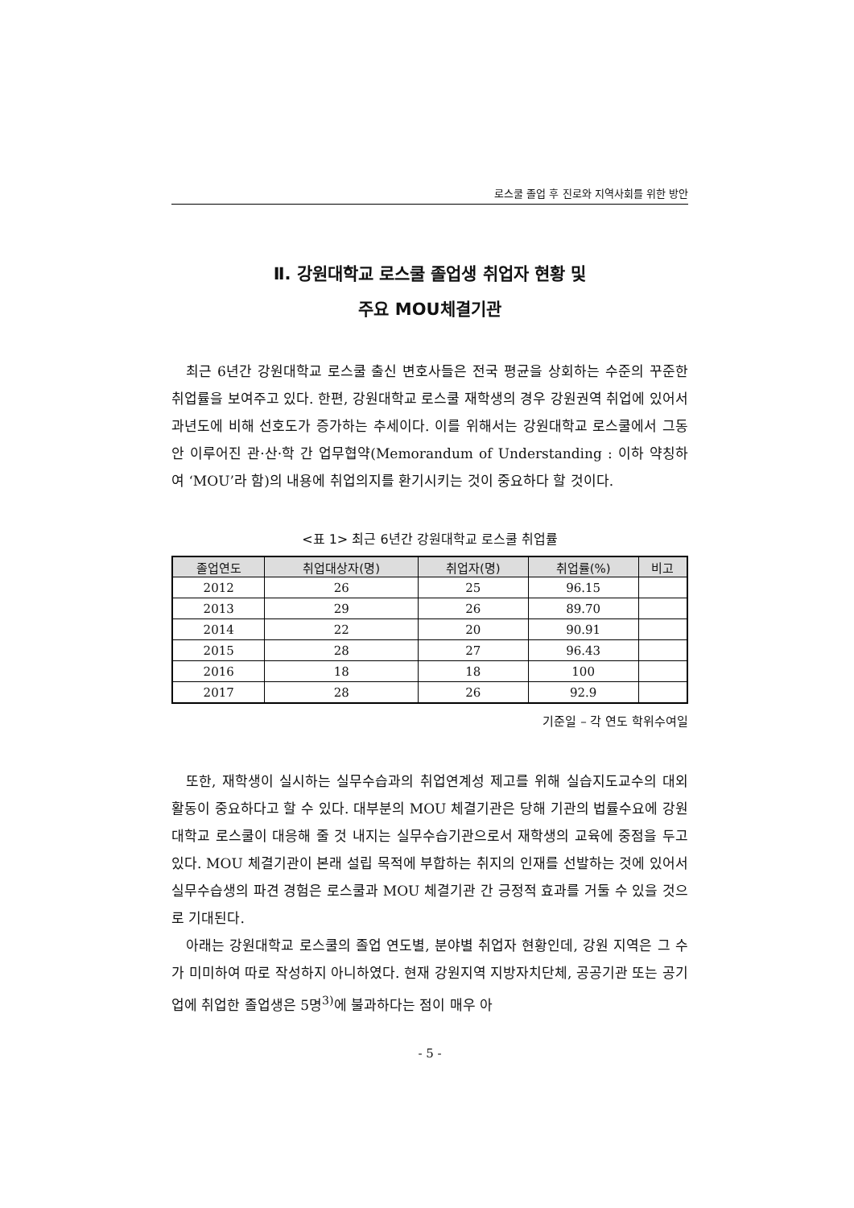로스쿨 졸업 후 진로와 지역사회를 위한 방안
Ⅱ. 강원대학교 로스쿨 졸업생 취업자 현황 및
주요 MOU체결기관
최근 6년간 강원대학교 로스쿨 출신 변호사들은 전국 평균을 상회하는 수준의 꾸준한 취업률을 보여주고 있다. 한편, 강원대학교 로스쿨 재학생의 경우 강원권역 취업에 있어서 과년도에 비해 선호도가 증가하는 추세이다. 이를 위해서는 강원대학교 로스쿨에서 그동안 이루어진 관·산·학 간 업무협약(Memorandum of Understanding : 이하 약칭하여 ‘MOU’라 함)의 내용에 취업의지를 환기시키는 것이 중요하다 할 것이다.
<표 1> 최근 6년간 강원대학교 로스쿨 취업률
| 졸업연도 | 취업대상자(명) | 취업자(명) | 취업률(%) | 비고 |
| --- | --- | --- | --- | --- |
| 2012 | 26 | 25 | 96.15 | |
| 2013 | 29 | 26 | 89.70 | |
| 2014 | 22 | 20 | 90.91 | |
| 2015 | 28 | 27 | 96.43 | |
| 2016 | 18 | 18 | 100 | |
| 2017 | 28 | 26 | 92.9 | |
기준일 – 각 연도 학위수여일
또한, 재학생이 실시하는 실무수습과의 취업연계성 제고를 위해 실습지도교수의 대외활동이 중요하다고 할 수 있다. 대부분의 MOU 체결기관은 당해 기관의 법률수요에 강원대학교 로스쿨이 대응해 줄 것 내지는 실무수습기관으로서 재학생의 교육에 중점을 두고 있다. MOU 체결기관이 본래 설립 목적에 부합하는 취지의 인재를 선발하는 것에 있어서 실무수습생의 파견 경험은 로스쿨과 MOU 체결기관 간 긍정적 효과를 거둘 수 있을 것으로 기대된다.
아래는 강원대학교 로스쿨의 졸업 연도별, 분야별 취업자 현황인데, 강원 지역은 그 수가 미미하여 따로 작성하지 아니하였다. 현재 강원지역 지방자치단체, 공공기관 또는 공기업에 취업한 졸업생은 5명<sup>3)</sup>에 불과하다는 점이 매우 아
- 5 -